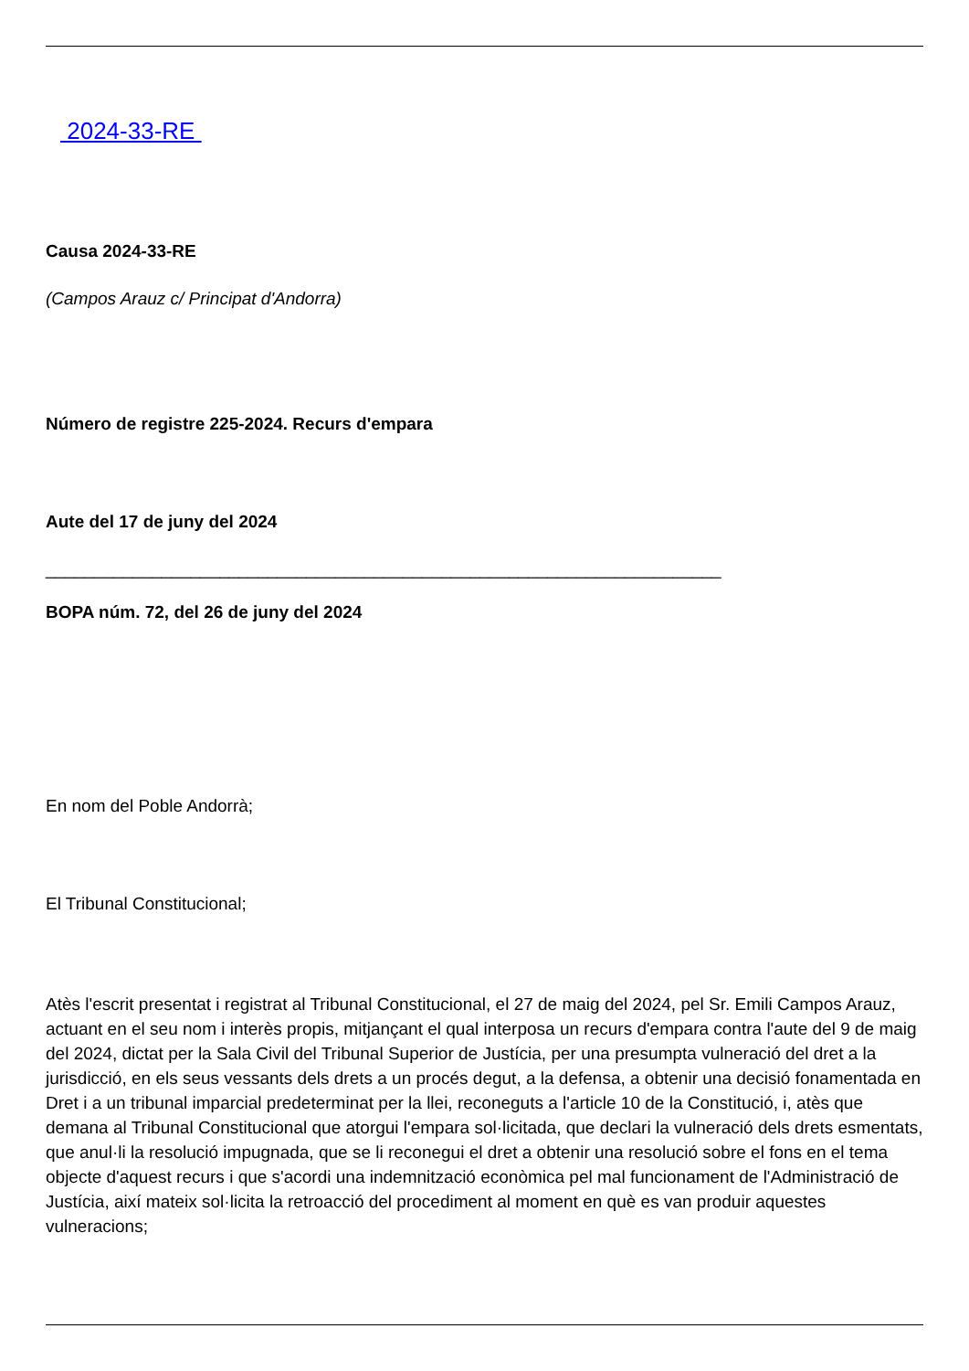2024-33-RE
Causa 2024-33-RE
(Campos Arauz c/ Principat d'Andorra)
Número de registre 225-2024. Recurs d'empara
Aute del 17 de juny del 2024
______________________________________________________________________
BOPA núm. 72, del 26 de juny del 2024
En nom del Poble Andorrà;
El Tribunal Constitucional;
Atès l'escrit presentat i registrat al Tribunal Constitucional, el 27 de maig del 2024, pel Sr. Emili Campos Arauz, actuant en el seu nom i interès propis, mitjançant el qual interposa un recurs d'empara contra l'aute del 9 de maig del 2024, dictat per la Sala Civil del Tribunal Superior de Justícia, per una presumpta vulneració del dret a la jurisdicció, en els seus vessants dels drets a un procés degut, a la defensa, a obtenir una decisió fonamentada en Dret i a un tribunal imparcial predeterminat per la llei, reconeguts a l'article 10 de la Constitució, i, atès que demana al Tribunal Constitucional que atorgui l'empara sol·licitada, que declari la vulneració dels drets esmentats, que anul·li la resolució impugnada, que se li reconegui el dret a obtenir una resolució sobre el fons en el tema objecte d'aquest recurs i que s'acordi una indemnització econòmica pel mal funcionament de l'Administració de Justícia, així mateix sol·licita la retroacció del procediment al moment en què es van produir aquestes vulneracions;